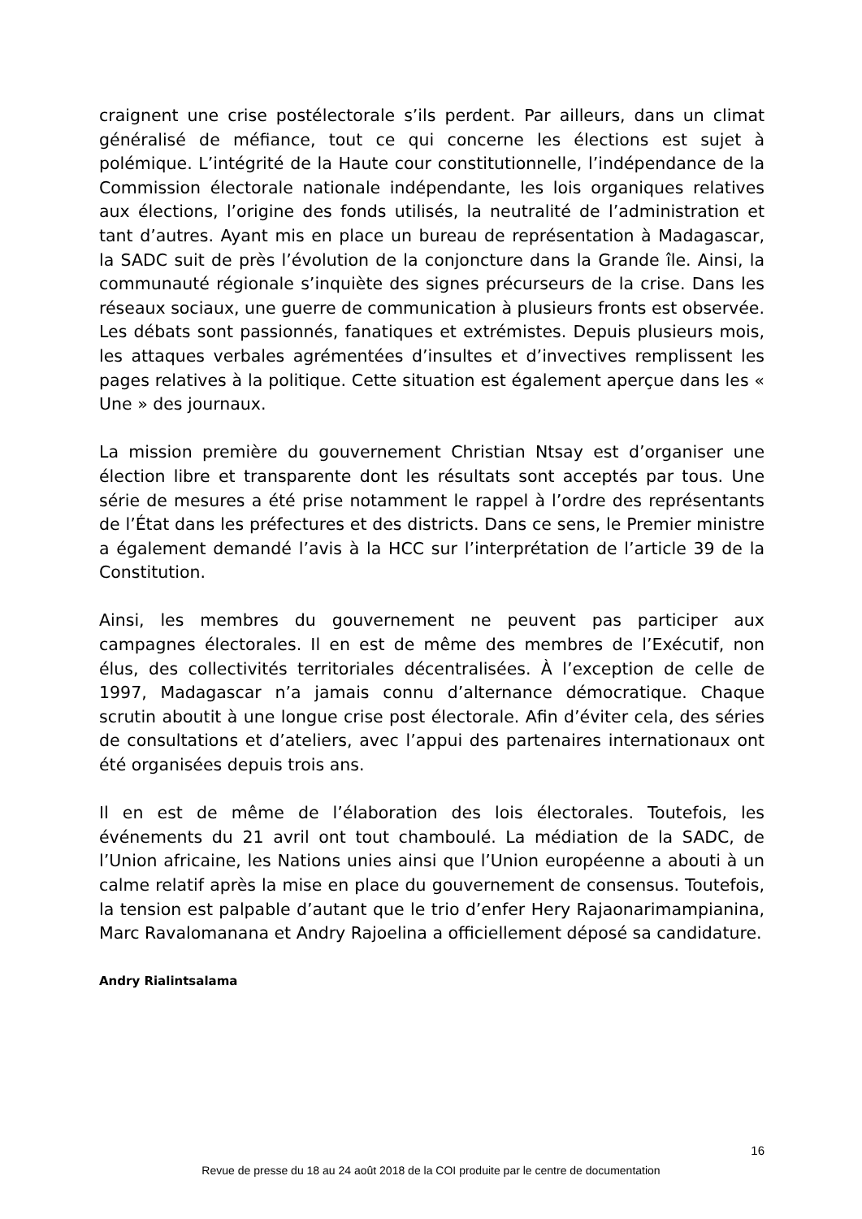craignent une crise postélectorale s’ils perdent. Par ailleurs, dans un climat généralisé de méfiance, tout ce qui concerne les élections est sujet à polémique. L’intégrité de la Haute cour constitutionnelle, l’indépendance de la Commission électorale nationale indépendante, les lois organiques relatives aux élections, l’origine des fonds utilisés, la neutralité de l’administration et tant d’autres. Ayant mis en place un bureau de représentation à Madagascar, la SADC suit de près l’évolution de la conjoncture dans la Grande île. Ainsi, la communauté régionale s’inquiète des signes précurseurs de la crise. Dans les réseaux sociaux, une guerre de communication à plusieurs fronts est observée. Les débats sont passionnés, fanatiques et extrémistes. Depuis plusieurs mois, les attaques verbales agrémentées d’insultes et d’invectives remplissent les pages relatives à la politique. Cette situation est également aperçue dans les « Une » des journaux.
La mission première du gouvernement Christian Ntsay est d’organiser une élection libre et transparente dont les résultats sont acceptés par tous. Une série de mesures a été prise notamment le rappel à l’ordre des représentants de l’État dans les préfectures et des districts. Dans ce sens, le Premier ministre a également demandé l’avis à la HCC sur l’interprétation de l’article 39 de la Constitution.
Ainsi, les membres du gouvernement ne peuvent pas participer aux campagnes électorales. Il en est de même des membres de l’Exécutif, non élus, des collectivités territoriales décentralisées. À l’exception de celle de 1997, Madagascar n’a jamais connu d’alternance démocratique. Chaque scrutin aboutit à une longue crise post électorale. Afin d’éviter cela, des séries de consultations et d’ateliers, avec l’appui des partenaires internationaux ont été organisées depuis trois ans.
Il en est de même de l’élaboration des lois électorales. Toutefois, les événements du 21 avril ont tout chamboulé. La médiation de la SADC, de l’Union africaine, les Nations unies ainsi que l’Union européenne a abouti à un calme relatif après la mise en place du gouvernement de consensus. Toutefois, la tension est palpable d’autant que le trio d’enfer Hery Rajaonarimampianina, Marc Ravalomanana et Andry Rajoelina a officiellement déposé sa candidature.
Andry Rialintsalama
16
Revue de presse du 18 au 24 août 2018 de la COI produite par le centre de documentation